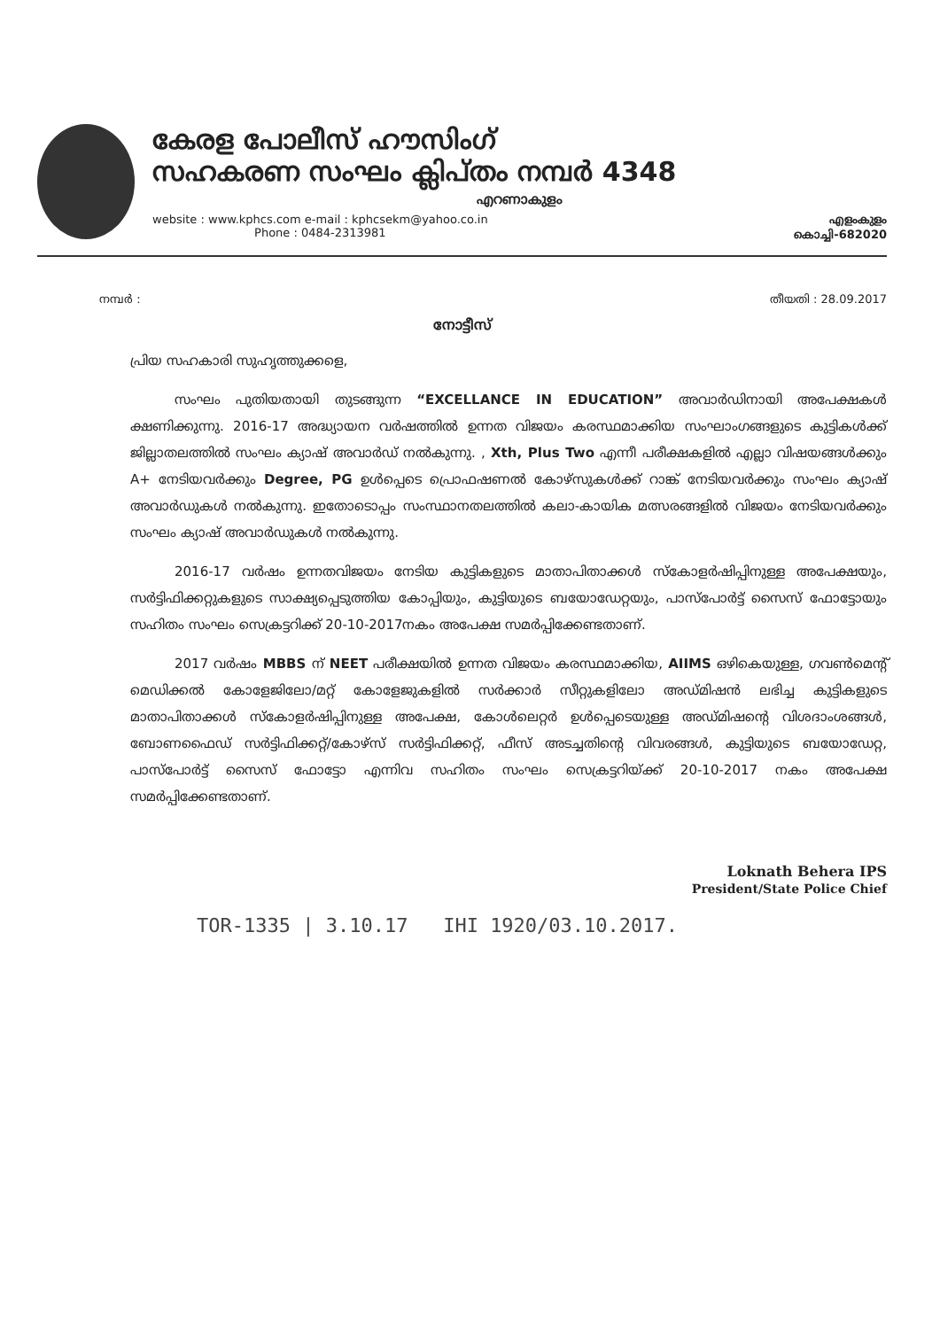കേരള പോലീസ് ഹൗസിംഗ്
സഹകരണ സംഘം ക്ലിപ്തം നമ്പർ 4348
എറണാകുളം
website : www.kphcs.com e-mail : kphcsekm@yahoo.co.in
Phone : 0484-2313981
എളംകുളം
കൊച്ചി-682020
നമ്പർ : തീയതി : 28.09.2017
നോട്ടീസ്
പ്രിയ സഹകാരി സുഹൃത്തുക്കളെ,
സംഘം പുതിയതായി തുടങ്ങുന്ന “EXCELLANCE IN EDUCATION” അവാർഡിനായി അപേക്ഷകൾ ക്ഷണിക്കുന്നു. 2016-17 അദ്ധ്യായന വർഷത്തിൽ ഉന്നത വിജയം കരസ്ഥമാക്കിയ സംഘാംഗങ്ങളുടെ കുട്ടികൾക്ക് ജില്ലാതലത്തിൽ സംഘം ക്യാഷ് അവാർഡ് നൽകുന്നു. , Xth, Plus Two എന്നീ പരീക്ഷകളിൽ എല്ലാ വിഷയങ്ങൾക്കും A+ നേടിയവർക്കും Degree, PG ഉൾപ്പെടെ പ്രൊഫഷണൽ കോഴ്സുകൾക്ക് റാങ്ക് നേടിയവർക്കും സംഘം ക്യാഷ് അവാർഡുകൾ നൽകുന്നു. ഇതോടൊപ്പം സംസ്ഥാനതലത്തിൽ കലാ-കായിക മത്സരങ്ങളിൽ വിജയം നേടിയവർക്കും സംഘം ക്യാഷ് അവാർഡുകൾ നൽകുന്നു.
2016-17 വർഷം ഉന്നതവിജയം നേടിയ കുട്ടികളുടെ മാതാപിതാക്കൾ സ്കോളർഷിപ്പിനുള്ള അപേക്ഷയും, സർട്ടിഫിക്കറ്റുകളുടെ സാക്ഷ്യപ്പെടുത്തിയ കോപ്പിയും, കുട്ടിയുടെ ബയോഡേറ്റയും, പാസ്പോർട്ട് സൈസ് ഫോട്ടോയും സഹിതം സംഘം സെക്രട്ടറിക്ക് 20-10-2017നകം അപേക്ഷ സമർപ്പിക്കേണ്ടതാണ്.
2017 വർഷം MBBS ന് NEET പരീക്ഷയിൽ ഉന്നത വിജയം കരസ്ഥമാക്കിയ, AIIMS ഒഴികെയുള്ള, ഗവൺമെന്റ് മെഡിക്കൽ കോളേജിലോ/മറ്റ് കോളേജുകളിൽ സർക്കാർ സീറ്റുകളിലോ അഡ്മിഷൻ ലഭിച്ച കുട്ടികളുടെ മാതാപിതാക്കൾ സ്കോളർഷിപ്പിനുള്ള അപേക്ഷ, കോൾലെറ്റർ ഉൾപ്പെടെയുള്ള അഡ്മിഷന്റെ വിശദാംശങ്ങൾ, ബോണഫൈഡ് സർട്ടിഫിക്കറ്റ്/കോഴ്സ് സർട്ടിഫിക്കറ്റ്, ഫീസ് അടച്ചതിന്റെ വിവരങ്ങൾ, കുട്ടിയുടെ ബയോഡേറ്റ, പാസ്പോർട്ട് സൈസ് ഫോട്ടോ എന്നിവ സഹിതം സംഘം സെക്രട്ടറിയ്ക്ക് 20-10-2017 നകം അപേക്ഷ സമർപ്പിക്കേണ്ടതാണ്.
Loknath Behera IPS
President/State Police Chief
TOR-1335 | 3.10.17 IHI 1920/03.10.2017.